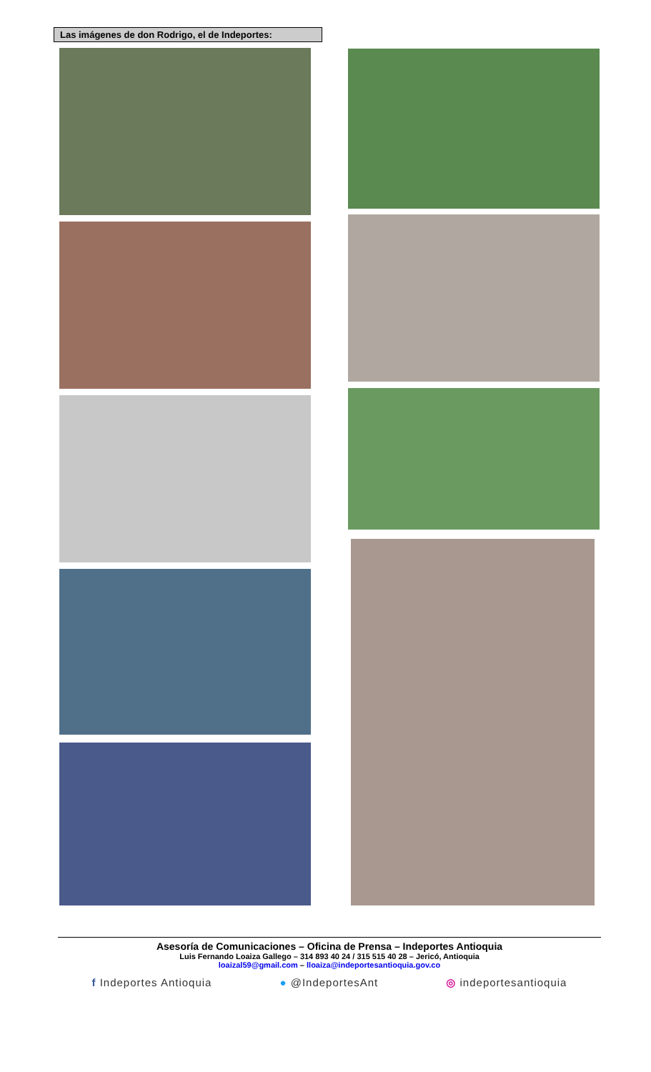Las imágenes de don Rodrigo, el de Indeportes:
Asesoría de Comunicaciones – Oficina de Prensa – Indeportes Antioquia
Luis Fernando Loaiza Gallego – 314 893 40 24 / 315 515 40 28 – Jericó, Antioquia
loaizal59@gmail.com – lloaiza@indeportesantioquia.gov.co
f Indeportes Antioquia ● @IndeportesAnt ◎ indeportesantioquia